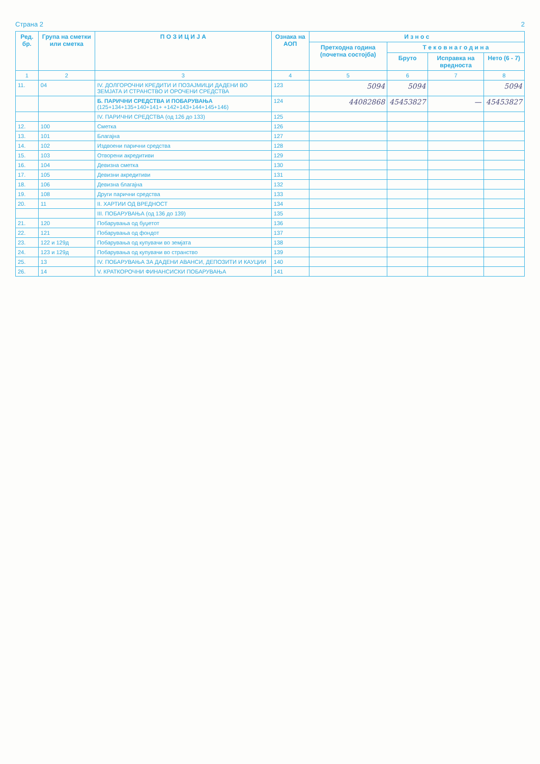Страна 2 2
| Ред. бр. | Група на сметки или сметка | П О З И Ц И Ј А | Ознака на АОП | И з н о с | | | |
| --- | --- | --- | --- | --- | --- | --- | --- |
| | | | | Претходна година (почетна состојба) | Т е к о в н а г о д и н а | | |
| | | | | | Бруто | Исправка на вредноста | Нето (6 - 7) |
| 1 | 2 | 3 | 4 | 5 | 6 | 7 | 8 |
| 11. | 04 | IV. ДОЛГОРОЧНИ КРЕДИТИ И ПОЗАЈМИЦИ ДАДЕНИ ВО ЗЕМЈАТА И СТРАНСТВО И ОРОЧЕНИ СРЕДСТВА | 123 | 5094 | 5094 | | 5094 |
| | | Б. ПАРИЧНИ СРЕДСТВА И ПОБАРУВАЊА (125+134+135+140+141+ +142+143+144+145+146) | 124 | 44082868 | 45453827 | — | 45453827 |
| | | IV. ПАРИЧНИ СРЕДСТВА (од 126 до 133) | 125 | | | | |
| 12. | 100 | Сметка | 126 | | | | |
| 13. | 101 | Благајна | 127 | | | | |
| 14. | 102 | Издвоени парични средства | 128 | | | | |
| 15. | 103 | Отворени акредитиви | 129 | | | | |
| 16. | 104 | Девизна сметка | 130 | | | | |
| 17. | 105 | Девизни акредитиви | 131 | | | | |
| 18. | 106 | Девизна благајна | 132 | | | | |
| 19. | 108 | Други парични средства | 133 | | | | |
| 20. | 11 | II. ХАРТИИ ОД ВРЕДНОСТ | 134 | | | | |
| | | III. ПОБАРУВАЊА (од 136 до 139) | 135 | | | | |
| 21. | 120 | Побарувања од буџетот | 136 | | | | |
| 22. | 121 | Побарувања од фондот | 137 | | | | |
| 23. | 122 и 129д | Побарувања од купувачи во земјата | 138 | | | | |
| 24. | 123 и 129д | Побарувања од купувачи во странство | 139 | | | | |
| 25. | 13 | IV. ПОБАРУВАЊА ЗА ДАДЕНИ АВАНСИ, ДЕПОЗИТИ И КАУЦИИ | 140 | | | | |
| 26. | 14 | V. КРАТКОРОЧНИ ФИНАНСИСКИ ПОБАРУВАЊА | 141 | | | | |